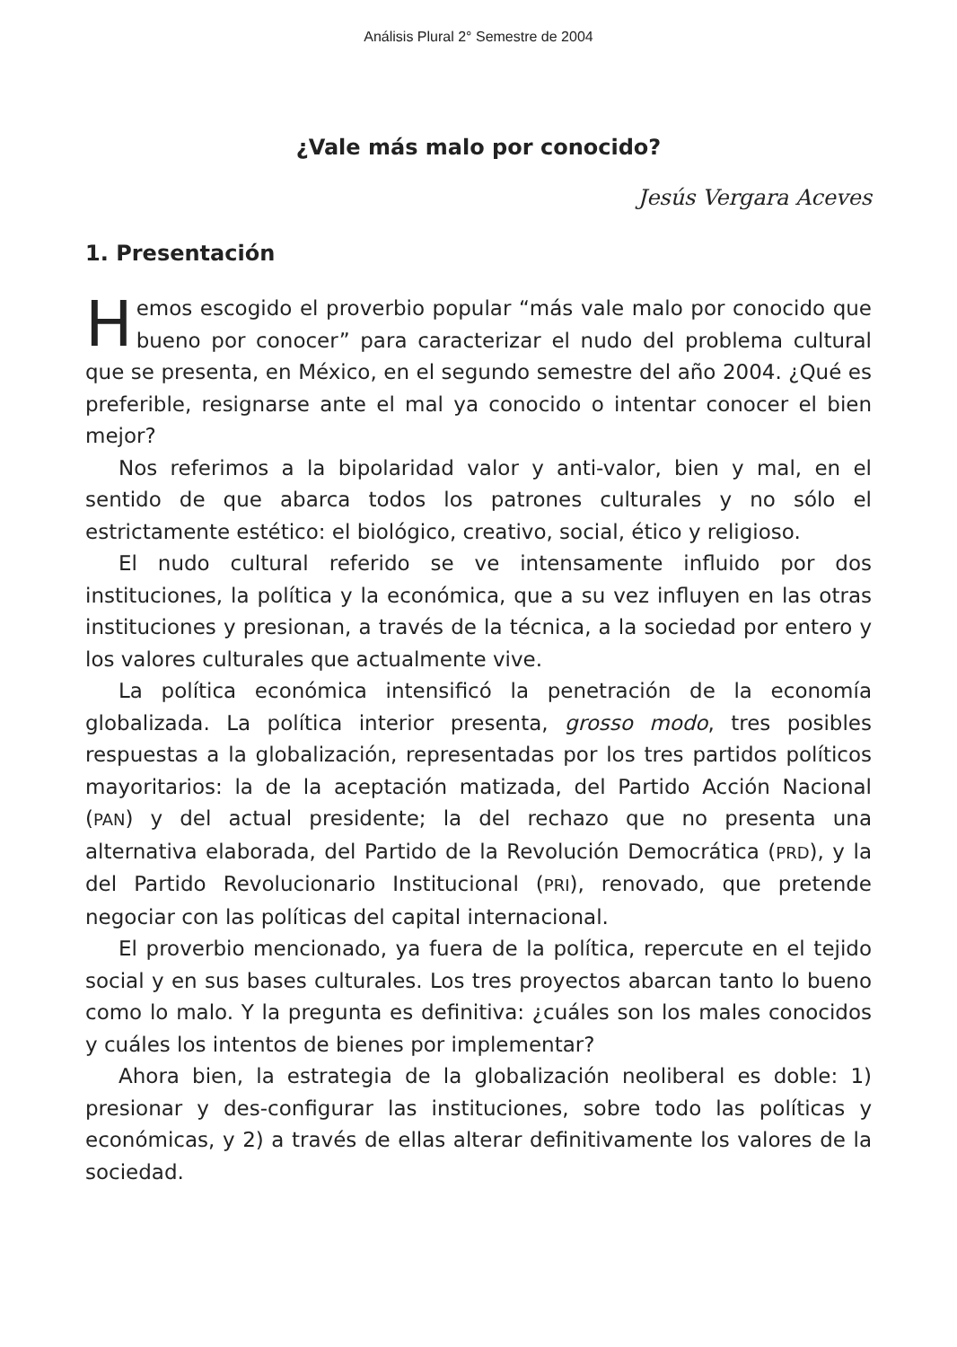Análisis Plural 2° Semestre de 2004
¿Vale más malo por conocido?
Jesús Vergara Aceves
1. Presentación
Hemos escogido el proverbio popular “más vale malo por conocido que bueno por conocer” para caracterizar el nudo del problema cultural que se presenta, en México, en el segundo semestre del año 2004. ¿Qué es preferible, resignarse ante el mal ya conocido o intentar conocer el bien mejor?
Nos referimos a la bipolaridad valor y anti-valor, bien y mal, en el sentido de que abarca todos los patrones culturales y no sólo el estrictamente estético: el biológico, creativo, social, ético y religioso.
El nudo cultural referido se ve intensamente influido por dos instituciones, la política y la económica, que a su vez influyen en las otras instituciones y presionan, a través de la técnica, a la sociedad por entero y los valores culturales que actualmente vive.
La política económica intensificó la penetración de la economía globalizada. La política interior presenta, grosso modo, tres posibles respuestas a la globalización, representadas por los tres partidos políticos mayoritarios: la de la aceptación matizada, del Partido Acción Nacional (PAN) y del actual presidente; la del rechazo que no presenta una alternativa elaborada, del Partido de la Revolución Democrática (PRD), y la del Partido Revolucionario Institucional (PRI), renovado, que pretende negociar con las políticas del capital internacional.
El proverbio mencionado, ya fuera de la política, repercute en el tejido social y en sus bases culturales. Los tres proyectos abarcan tanto lo bueno como lo malo. Y la pregunta es definitiva: ¿cuáles son los males conocidos y cuáles los intentos de bienes por implementar?
Ahora bien, la estrategia de la globalización neoliberal es doble: 1) presionar y des-configurar las instituciones, sobre todo las políticas y económicas, y 2) a través de ellas alterar definitivamente los valores de la sociedad.